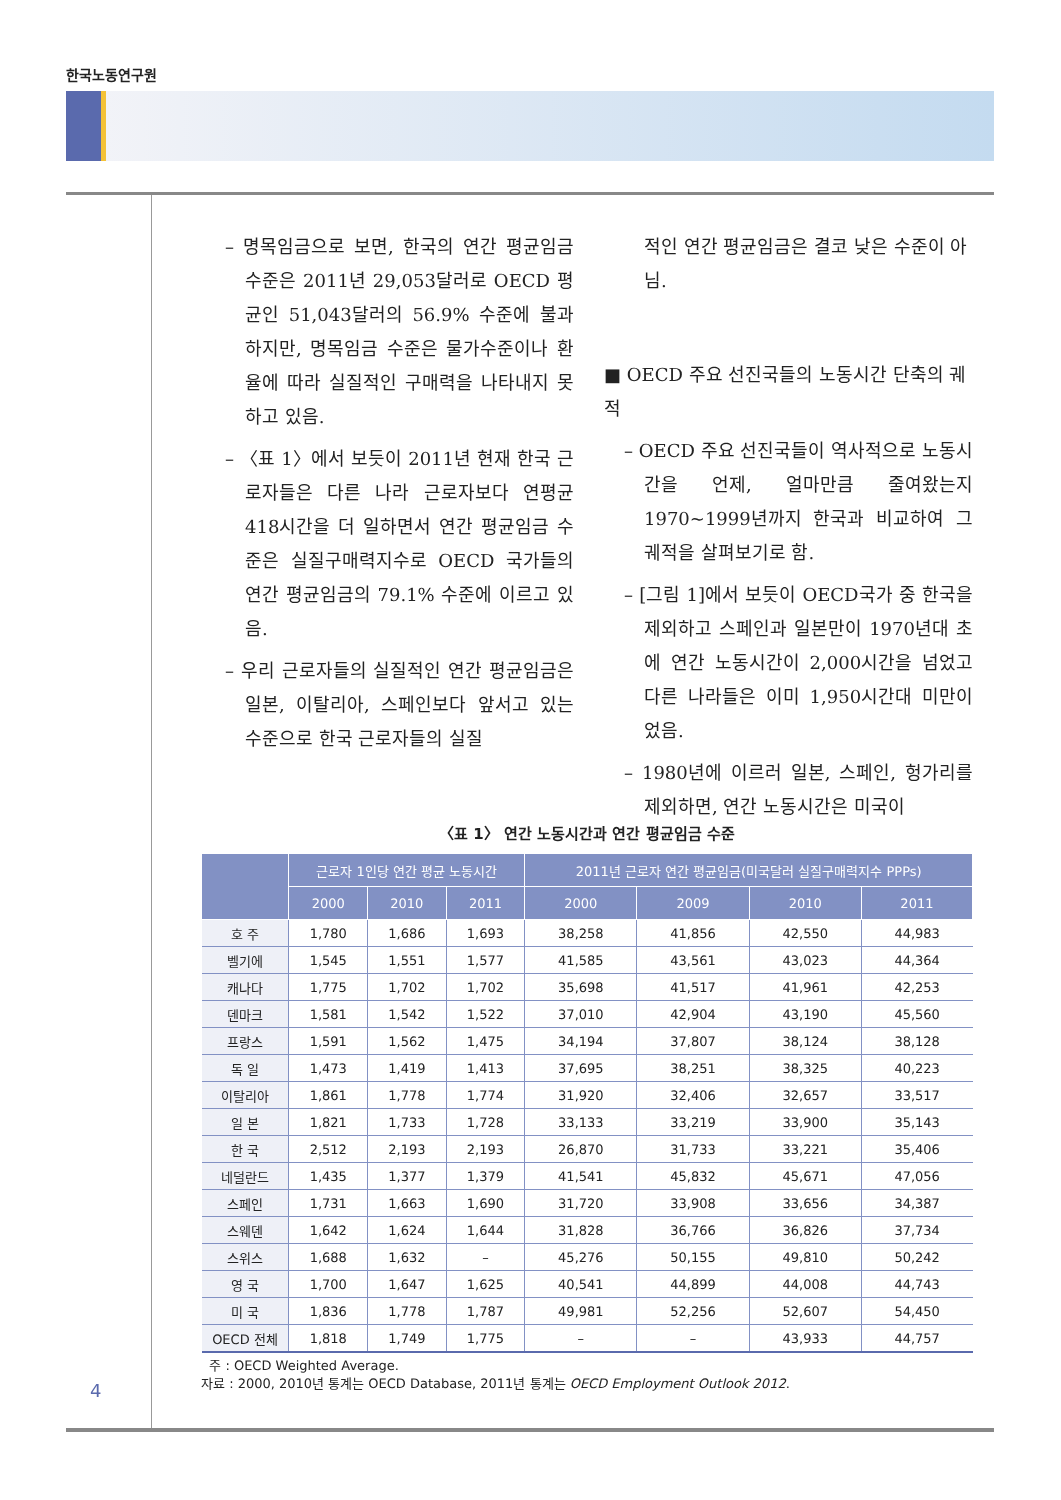한국노동연구원
– 명목임금으로 보면, 한국의 연간 평균임금 수준은 2011년 29,053달러로 OECD 평균인 51,043달러의 56.9% 수준에 불과하지만, 명목임금 수준은 물가수준이나 환율에 따라 실질적인 구매력을 나타내지 못하고 있음.
– 〈표 1〉에서 보듯이 2011년 현재 한국 근로자들은 다른 나라 근로자보다 연평균 418시간을 더 일하면서 연간 평균임금 수준은 실질구매력지수로 OECD 국가들의 연간 평균임금의 79.1% 수준에 이르고 있음.
– 우리 근로자들의 실질적인 연간 평균임금은 일본, 이탈리아, 스페인보다 앞서고 있는 수준으로 한국 근로자들의 실질
적인 연간 평균임금은 결코 낮은 수준이 아님.
■ OECD 주요 선진국들의 노동시간 단축의 궤적
– OECD 주요 선진국들이 역사적으로 노동시간을 언제, 얼마만큼 줄여왔는지 1970~1999년까지 한국과 비교하여 그 궤적을 살펴보기로 함.
– [그림 1]에서 보듯이 OECD국가 중 한국을 제외하고 스페인과 일본만이 1970년대 초에 연간 노동시간이 2,000시간을 넘었고 다른 나라들은 이미 1,950시간대 미만이었음.
– 1980년에 이르러 일본, 스페인, 헝가리를 제외하면, 연간 노동시간은 미국이
〈표 1〉 연간 노동시간과 연간 평균임금 수준
| | 근로자 1인당 연간 평균 노동시간 | | | 2011년 근로자 연간 평균임금(미국달러 실질구매력지수 PPPs) | | | |
| --- | --- | --- | --- | --- | --- | --- | --- |
| | 2000 | 2010 | 2011 | 2000 | 2009 | 2010 | 2011 |
| 호 주 | 1,780 | 1,686 | 1,693 | 38,258 | 41,856 | 42,550 | 44,983 |
| 벨기에 | 1,545 | 1,551 | 1,577 | 41,585 | 43,561 | 43,023 | 44,364 |
| 캐나다 | 1,775 | 1,702 | 1,702 | 35,698 | 41,517 | 41,961 | 42,253 |
| 덴마크 | 1,581 | 1,542 | 1,522 | 37,010 | 42,904 | 43,190 | 45,560 |
| 프랑스 | 1,591 | 1,562 | 1,475 | 34,194 | 37,807 | 38,124 | 38,128 |
| 독 일 | 1,473 | 1,419 | 1,413 | 37,695 | 38,251 | 38,325 | 40,223 |
| 이탈리아 | 1,861 | 1,778 | 1,774 | 31,920 | 32,406 | 32,657 | 33,517 |
| 일 본 | 1,821 | 1,733 | 1,728 | 33,133 | 33,219 | 33,900 | 35,143 |
| 한 국 | 2,512 | 2,193 | 2,193 | 26,870 | 31,733 | 33,221 | 35,406 |
| 네덜란드 | 1,435 | 1,377 | 1,379 | 41,541 | 45,832 | 45,671 | 47,056 |
| 스페인 | 1,731 | 1,663 | 1,690 | 31,720 | 33,908 | 33,656 | 34,387 |
| 스웨덴 | 1,642 | 1,624 | 1,644 | 31,828 | 36,766 | 36,826 | 37,734 |
| 스위스 | 1,688 | 1,632 | – | 45,276 | 50,155 | 49,810 | 50,242 |
| 영 국 | 1,700 | 1,647 | 1,625 | 40,541 | 44,899 | 44,008 | 44,743 |
| 미 국 | 1,836 | 1,778 | 1,787 | 49,981 | 52,256 | 52,607 | 54,450 |
| OECD 전체 | 1,818 | 1,749 | 1,775 | – | – | 43,933 | 44,757 |
주 : OECD Weighted Average.
자료 : 2000, 2010년 통계는 OECD Database, 2011년 통계는 OECD Employment Outlook 2012.
4